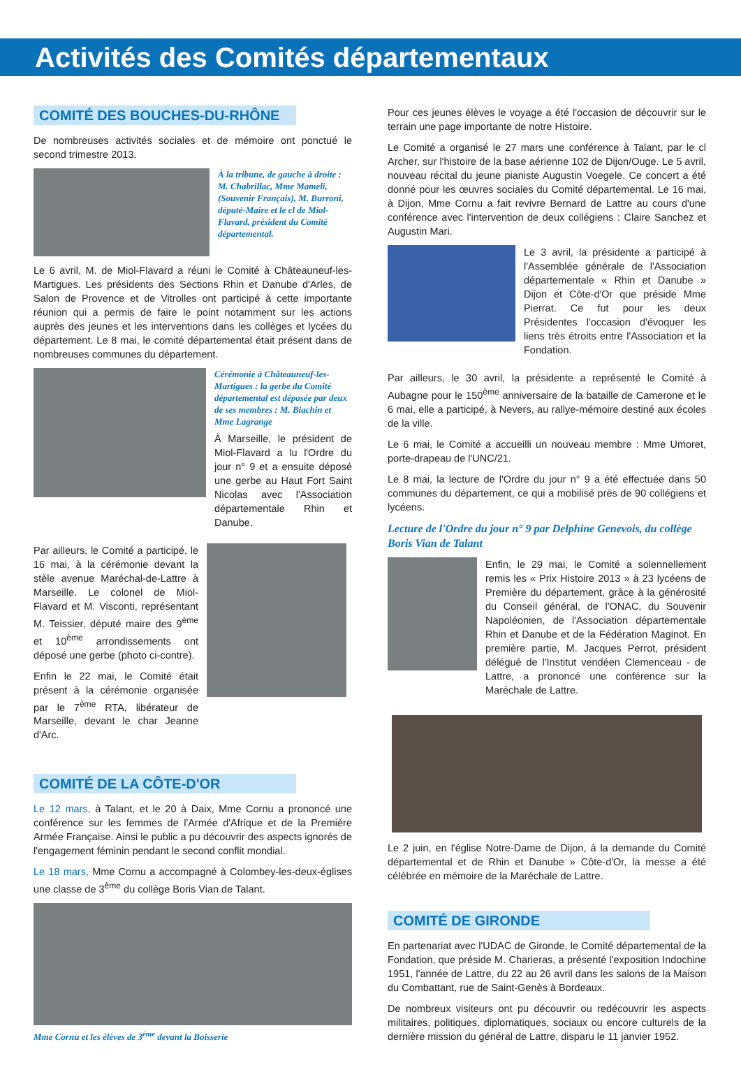Activités des Comités départementaux
COMITÉ DES BOUCHES-DU-RHÔNE
De nombreuses activités sociales et de mémoire ont ponctué le second trimestre 2013.
À la tribune, de gauche à droite : M. Chabrillac, Mme Mameli, (Souvenir Français), M. Burroni, député-Maire et le cl de Miol-Flavard, président du Comité départemental.
Le 6 avril, M. de Miol-Flavard a réuni le Comité à Châteauneuf-les-Martigues. Les présidents des Sections Rhin et Danube d'Arles, de Salon de Provence et de Vitrolles ont participé à cette importante réunion qui a permis de faire le point notamment sur les actions auprès des jeunes et les interventions dans les collèges et lycées du département. Le 8 mai, le comité départemental était présent dans de nombreuses communes du département.
Cérémonie à Châteauneuf-les-Martigues : la gerbe du Comité départemental est déposée par deux de ses membres : M. Biachin et Mme Lagrange
À Marseille, le président de Miol-Flavard a lu l'Ordre du jour n° 9 et a ensuite déposé une gerbe au Haut Fort Saint Nicolas avec l'Association départementale Rhin et Danube.
Par ailleurs, le Comité a participé, le 16 mai, à la cérémonie devant la stèle avenue Maréchal-de-Lattre à Marseille. Le colonel de Miol-Flavard et M. Visconti, représentant M. Teissier, député maire des 9<sup>ème</sup> et 10<sup>ème</sup> arrondissements ont déposé une gerbe (photo ci-contre).
Enfin le 22 mai, le Comité était présent à la cérémonie organisée par le 7<sup>ème</sup> RTA, libérateur de Marseille, devant le char Jeanne d'Arc.
COMITÉ DE LA CÔTE-D'OR
Le 12 mars, à Talant, et le 20 à Daix, Mme Cornu a prononcé une conférence sur les femmes de l'Armée d'Afrique et de la Première Armée Française. Ainsi le public a pu découvrir des aspects ignorés de l'engagement féminin pendant le second conflit mondial.
Le 18 mars, Mme Cornu a accompagné à Colombey-les-deux-églises une classe de 3<sup>ème</sup> du collège Boris Vian de Talant.
Mme Cornu et les élèves de 3<sup>ème</sup> devant la Boisserie
Pour ces jeunes élèves le voyage a été l'occasion de découvrir sur le terrain une page importante de notre Histoire.
Le Comité a organisé le 27 mars une conférence à Talant, par le cl Archer, sur l'histoire de la base aérienne 102 de Dijon/Ouge. Le 5 avril, nouveau récital du jeune pianiste Augustin Voegele. Ce concert a été donné pour les œuvres sociales du Comité départemental. Le 16 mai, à Dijon, Mme Cornu a fait revivre Bernard de Lattre au cours d'une conférence avec l'intervention de deux collégiens : Claire Sanchez et Augustin Mari.
Le 3 avril, la présidente a participé à l'Assemblée générale de l'Association départementale « Rhin et Danube » Dijon et Côte-d'Or que préside Mme Pierrat. Ce fut pour les deux Présidentes l'occasion d'évoquer les liens très étroits entre l'Association et la Fondation.
Par ailleurs, le 30 avril, la présidente a représenté le Comité à Aubagne pour le 150<sup>ème</sup> anniversaire de la bataille de Camerone et le 6 mai, elle a participé, à Nevers, au rallye-mémoire destiné aux écoles de la ville.
Le 6 mai, le Comité a accueilli un nouveau membre : Mme Umoret, porte-drapeau de l'UNC/21.
Le 8 mai, la lecture de l'Ordre du jour n° 9 a été effectuée dans 50 communes du département, ce qui a mobilisé près de 90 collégiens et lycéens.
Lecture de l'Ordre du jour n° 9 par Delphine Genevois, du collège Boris Vian de Talant
Enfin, le 29 mai, le Comité a solennellement remis les « Prix Histoire 2013 » à 23 lycéens de Première du département, grâce à la générosité du Conseil général, de l'ONAC, du Souvenir Napoléonien, de l'Association départementale Rhin et Danube et de la Fédération Maginot. En première partie, M. Jacques Perrot, président délégué de l'Institut vendéen Clemenceau - de Lattre, a prononcé une conférence sur la Maréchale de Lattre.
Le 2 juin, en l'église Notre-Dame de Dijon, à la demande du Comité départemental et de Rhin et Danube » Côte-d'Or, la messe a été célébrée en mémoire de la Maréchale de Lattre.
COMITÉ DE GIRONDE
En partenariat avec l'UDAC de Gironde, le Comité départemental de la Fondation, que préside M. Charieras, a présenté l'exposition Indochine 1951, l'année de Lattre, du 22 au 26 avril dans les salons de la Maison du Combattant, rue de Saint-Genès à Bordeaux.
De nombreux visiteurs ont pu découvrir ou redécouvrir les aspects militaires, politiques, diplomatiques, sociaux ou encore culturels de la dernière mission du général de Lattre, disparu le 11 janvier 1952.